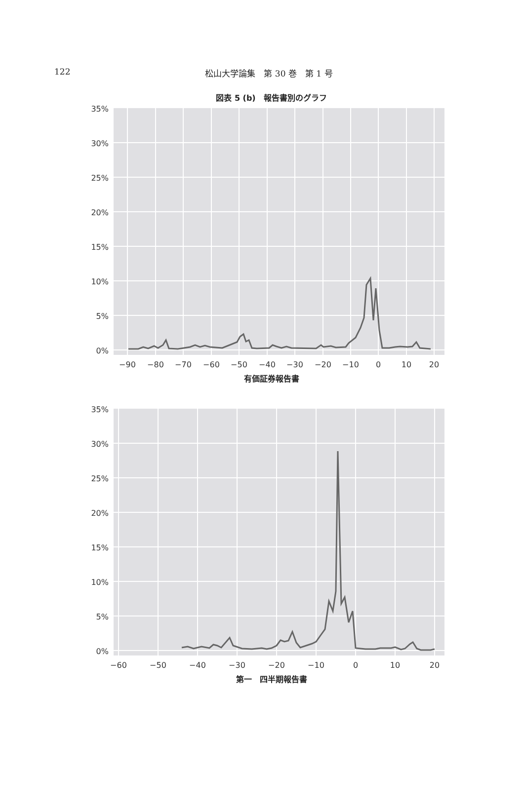122
松山大学論集　第 30 巻　第 1 号
図表 5 (b)　報告書別のグラフ
35%
30%
25%
20%
15%
10%
5%
0%
−90
−80
−70
−60
−50
−40
−30
−20
−10
0
10
20
有価証券報告書
35%
30%
25%
20%
15%
10%
5%
0%
−60
−50
−40
−30
−20
−10
0
10
20
第一　四半期報告書